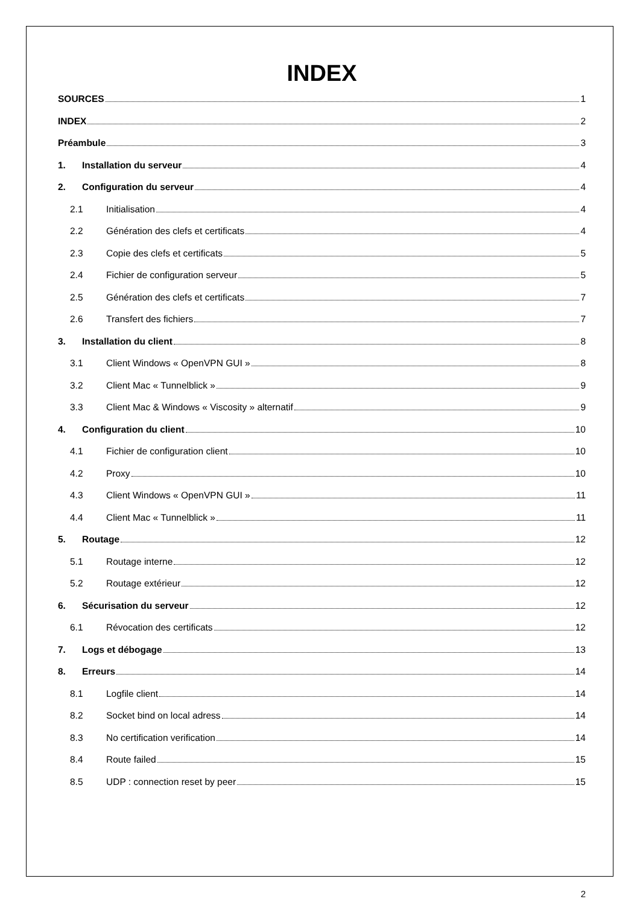INDEX
SOURCES 1
INDEX 2
Préambule 3
1. Installation du serveur 4
2. Configuration du serveur 4
2.1 Initialisation 4
2.2 Génération des clefs et certificats 4
2.3 Copie des clefs et certificats 5
2.4 Fichier de configuration serveur 5
2.5 Génération des clefs et certificats 7
2.6 Transfert des fichiers 7
3. Installation du client 8
3.1 Client Windows « OpenVPN GUI » 8
3.2 Client Mac « Tunnelblick » 9
3.3 Client Mac & Windows « Viscosity » alternatif 9
4. Configuration du client 10
4.1 Fichier de configuration client 10
4.2 Proxy 10
4.3 Client Windows « OpenVPN GUI » 11
4.4 Client Mac « Tunnelblick » 11
5. Routage 12
5.1 Routage interne 12
5.2 Routage extérieur 12
6. Sécurisation du serveur 12
6.1 Révocation des certificats 12
7. Logs et débogage 13
8. Erreurs 14
8.1 Logfile client 14
8.2 Socket bind on local adress 14
8.3 No certification verification 14
8.4 Route failed 15
8.5 UDP : connection reset by peer 15
2